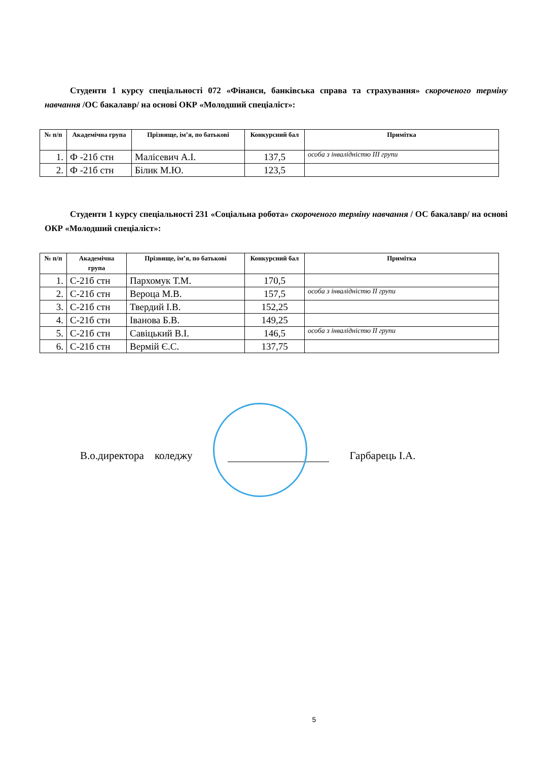Студенти 1 курсу спеціальності 072 «Фінанси, банківська справа та страхування» скороченого терміну навчання /ОС бакалавр/ на основі ОКР «Молодший спеціаліст»:
| № п/п | Академічна група | Прізвище, ім’я, по батькові | Конкурсний бал | Примітка |
| --- | --- | --- | --- | --- |
| 1. | Ф -21б стн | Малісевич А.І. | 137,5 | особа з інвалідністю ІІІ групи |
| 2. | Ф -21б стн | Білик М.Ю. | 123,5 | |
Студенти 1 курсу спеціальності 231 «Соціальна робота» скороченого терміну навчання / ОС бакалавр/ на основі ОКР «Молодший спеціаліст»:
| № п/п | Академічна група | Прізвище, ім’я, по батькові | Конкурсний бал | Примітка |
| --- | --- | --- | --- | --- |
| 1. | С-21б стн | Пархомук Т.М. | 170,5 | |
| 2. | С-21б стн | Вероца М.В. | 157,5 | особа з інвалідністю ІІ групи |
| 3. | С-21б стн | Твердий І.В. | 152,25 | |
| 4. | С-21б стн | Іванова Б.В. | 149,25 | |
| 5. | С-21б стн | Савіцький В.І. | 146,5 | особа з інвалідністю ІІ групи |
| 6. | С-21б стн | Вермій Є.С. | 137,75 | |
В.о.директора коледжу Гарбарець І.А.
5